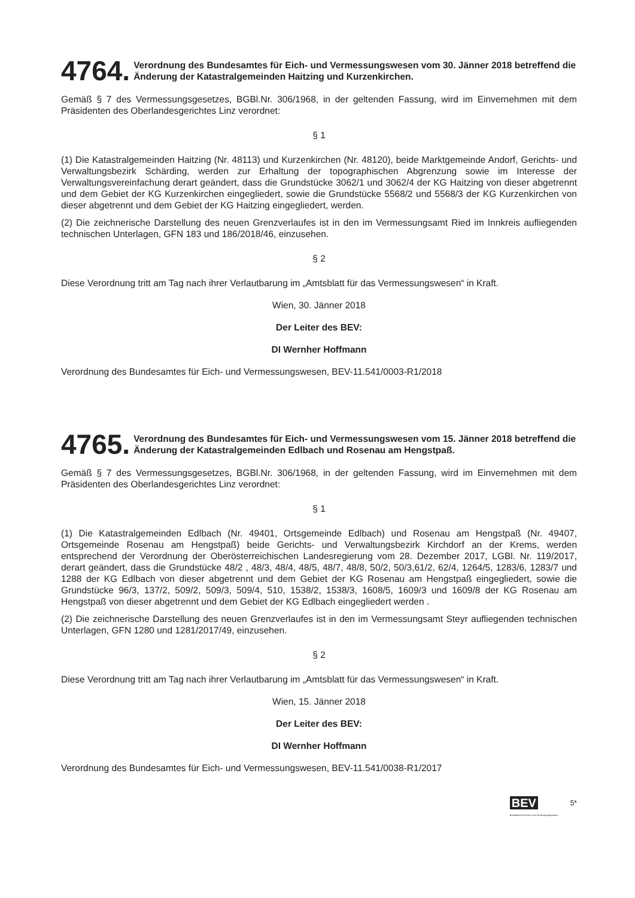4764.
Verordnung des Bundesamtes für Eich- und Vermessungswesen vom 30. Jänner 2018 betreffend die Änderung der Katastralgemeinden Haitzing und Kurzenkirchen.
Gemäß § 7 des Vermessungsgesetzes, BGBl.Nr. 306/1968, in der geltenden Fassung, wird im Einvernehmen mit dem Präsidenten des Oberlandesgerichtes Linz verordnet:
§ 1
(1) Die Katastralgemeinden Haitzing (Nr. 48113) und Kurzenkirchen (Nr. 48120), beide Marktgemeinde Andorf, Gerichts- und Verwaltungsbezirk Schärding, werden zur Erhaltung der topographischen Abgrenzung sowie im Interesse der Verwaltungsvereinfachung derart geändert, dass die Grundstücke 3062/1 und 3062/4 der KG Haitzing von dieser abgetrennt und dem Gebiet der KG Kurzenkirchen eingegliedert, sowie die Grundstücke 5568/2 und 5568/3 der KG Kurzenkirchen von dieser abgetrennt und dem Gebiet der KG Haitzing eingegliedert, werden.
(2) Die zeichnerische Darstellung des neuen Grenzverlaufes ist in den im Vermessungsamt Ried im Innkreis aufliegenden technischen Unterlagen, GFN 183 und 186/2018/46, einzusehen.
§ 2
Diese Verordnung tritt am Tag nach ihrer Verlautbarung im „Amtsblatt für das Vermessungswesen“ in Kraft.
Wien, 30. Jänner 2018
Der Leiter des BEV:
DI Wernher Hoffmann
Verordnung des Bundesamtes für Eich- und Vermessungswesen, BEV-11.541/0003-R1/2018
4765.
Verordnung des Bundesamtes für Eich- und Vermessungswesen vom 15. Jänner 2018 betreffend die Änderung der Katastralgemeinden Edlbach und Rosenau am Hengstpaß.
Gemäß § 7 des Vermessungsgesetzes, BGBl.Nr. 306/1968, in der geltenden Fassung, wird im Einvernehmen mit dem Präsidenten des Oberlandesgerichtes Linz verordnet:
§ 1
(1) Die Katastralgemeinden Edlbach (Nr. 49401, Ortsgemeinde Edlbach) und Rosenau am Hengstpaß (Nr. 49407, Ortsgemeinde Rosenau am Hengstpaß) beide Gerichts- und Verwaltungsbezirk Kirchdorf an der Krems, werden entsprechend der Verordnung der Oberösterreichischen Landesregierung vom 28. Dezember 2017, LGBl. Nr. 119/2017, derart geändert, dass die Grundstücke 48/2 , 48/3, 48/4, 48/5, 48/7, 48/8, 50/2, 50/3,61/2, 62/4, 1264/5, 1283/6, 1283/7 und 1288 der KG Edlbach von dieser abgetrennt und dem Gebiet der KG Rosenau am Hengstpaß eingegliedert, sowie die Grundstücke 96/3, 137/2, 509/2, 509/3, 509/4, 510, 1538/2, 1538/3, 1608/5, 1609/3 und 1609/8 der KG Rosenau am Hengstpaß von dieser abgetrennt und dem Gebiet der KG Edlbach eingegliedert werden .
(2) Die zeichnerische Darstellung des neuen Grenzverlaufes ist in den im Vermessungsamt Steyr aufliegenden technischen Unterlagen, GFN 1280 und 1281/2017/49, einzusehen.
§ 2
Diese Verordnung tritt am Tag nach ihrer Verlautbarung im „Amtsblatt für das Vermessungswesen“ in Kraft.
Wien, 15. Jänner 2018
Der Leiter des BEV:
DI Wernher Hoffmann
Verordnung des Bundesamtes für Eich- und Vermessungswesen, BEV-11.541/0038-R1/2017
BEV
Bundesamt für Eich- und Vermessungswesen
5*